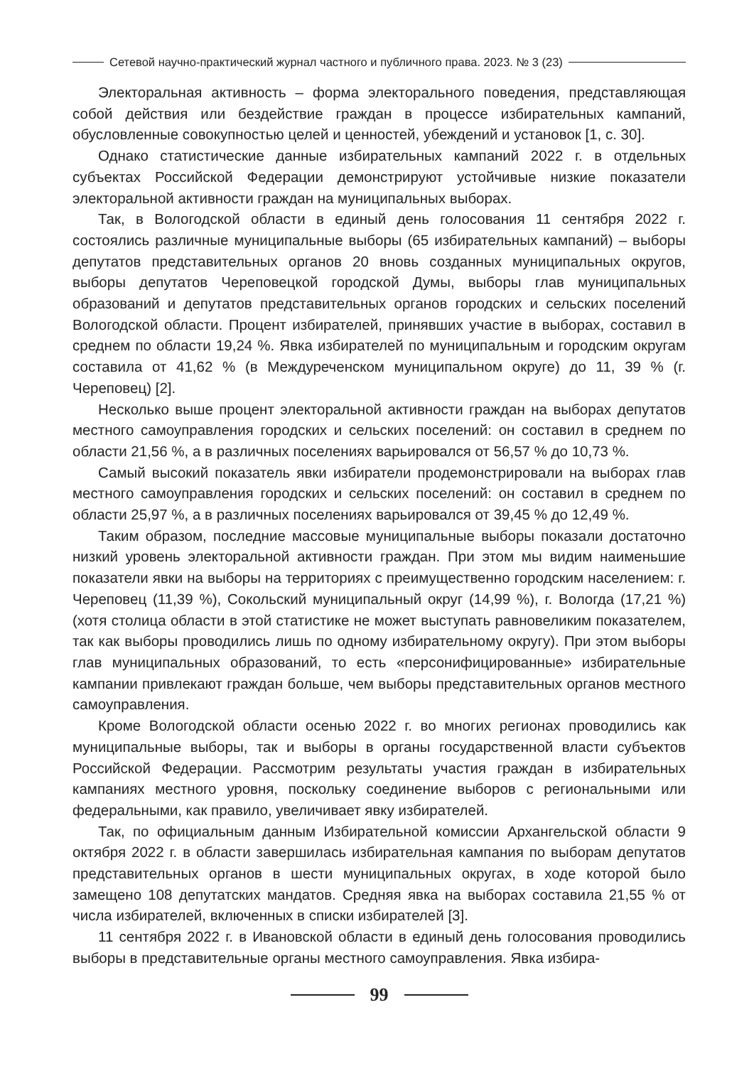Сетевой научно-практический журнал частного и публичного права. 2023. № 3 (23)
Электоральная активность – форма электорального поведения, представляющая собой действия или бездействие граждан в процессе избирательных кампаний, обусловленные совокупностью целей и ценностей, убеждений и установок [1, с. 30].
Однако статистические данные избирательных кампаний 2022 г. в отдельных субъектах Российской Федерации демонстрируют устойчивые низкие показатели электоральной активности граждан на муниципальных выборах.
Так, в Вологодской области в единый день голосования 11 сентября 2022 г. состоялись различные муниципальные выборы (65 избирательных кампаний) – выборы депутатов представительных органов 20 вновь созданных муниципальных округов, выборы депутатов Череповецкой городской Думы, выборы глав муниципальных образований и депутатов представительных органов городских и сельских поселений Вологодской области. Процент избирателей, принявших участие в выборах, составил в среднем по области 19,24 %. Явка избирателей по муниципальным и городским округам составила от 41,62 % (в Междуреченском муниципальном округе) до 11, 39 % (г. Череповец) [2].
Несколько выше процент электоральной активности граждан на выборах депутатов местного самоуправления городских и сельских поселений: он составил в среднем по области 21,56 %, а в различных поселениях варьировался от 56,57 % до 10,73 %.
Самый высокий показатель явки избиратели продемонстрировали на выборах глав местного самоуправления городских и сельских поселений: он составил в среднем по области 25,97 %, а в различных поселениях варьировался от 39,45 % до 12,49 %.
Таким образом, последние массовые муниципальные выборы показали достаточно низкий уровень электоральной активности граждан. При этом мы видим наименьшие показатели явки на выборы на территориях с преимущественно городским населением: г. Череповец (11,39 %), Сокольский муниципальный округ (14,99 %), г. Вологда (17,21 %) (хотя столица области в этой статистике не может выступать равновеликим показателем, так как выборы проводились лишь по одному избирательному округу). При этом выборы глав муниципальных образований, то есть «персонифицированные» избирательные кампании привлекают граждан больше, чем выборы представительных органов местного самоуправления.
Кроме Вологодской области осенью 2022 г. во многих регионах проводились как муниципальные выборы, так и выборы в органы государственной власти субъектов Российской Федерации. Рассмотрим результаты участия граждан в избирательных кампаниях местного уровня, поскольку соединение выборов с региональными или федеральными, как правило, увеличивает явку избирателей.
Так, по официальным данным Избирательной комиссии Архангельской области 9 октября 2022 г. в области завершилась избирательная кампания по выборам депутатов представительных органов в шести муниципальных округах, в ходе которой было замещено 108 депутатских мандатов. Средняя явка на выборах составила 21,55 % от числа избирателей, включенных в списки избирателей [3].
11 сентября 2022 г. в Ивановской области в единый день голосования проводились выборы в представительные органы местного самоуправления. Явка избира-
99